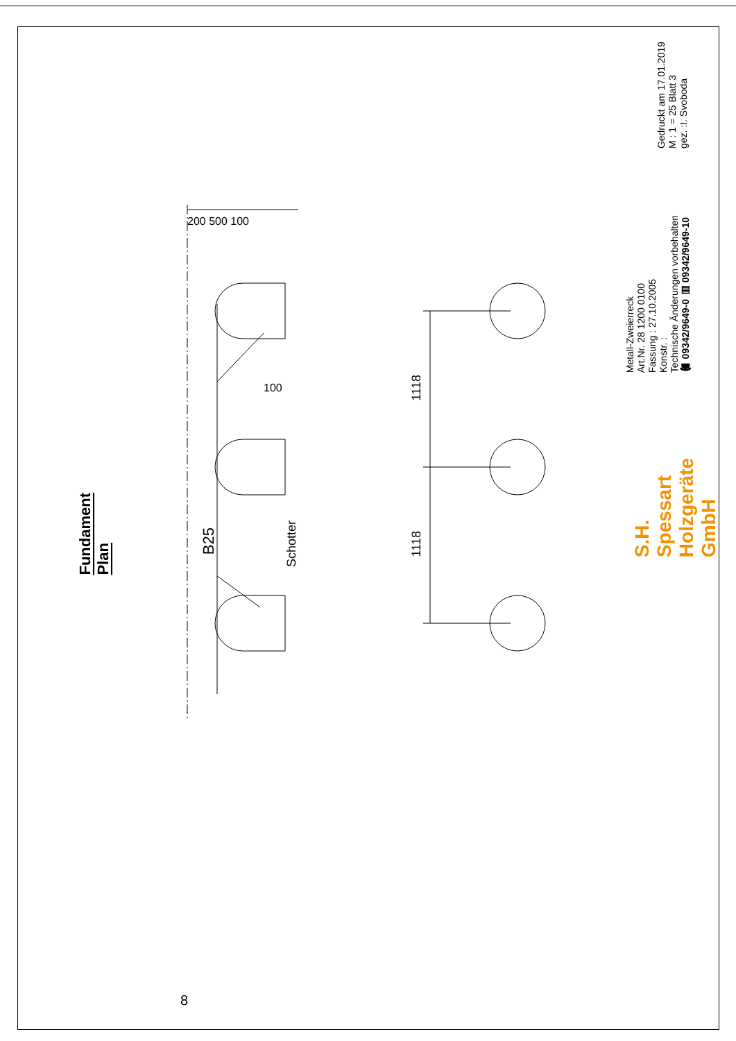Fundament Plan
200 500 100
100
B25
Schotter
1118
1118
S.H. Spessart Holzgeräte GmbH
Metall-Zweierreck Art.Nr. 28 1200 0100 Fassung : 27.10.2005 Konstr. : Technische Änderungen vorbehalten ☎ 09342/9649-0 ▤ 09342/9649-10
Gedruckt am 17.01.2019 M : 1 = 25 Blatt 3 gez. :I. Svoboda
8